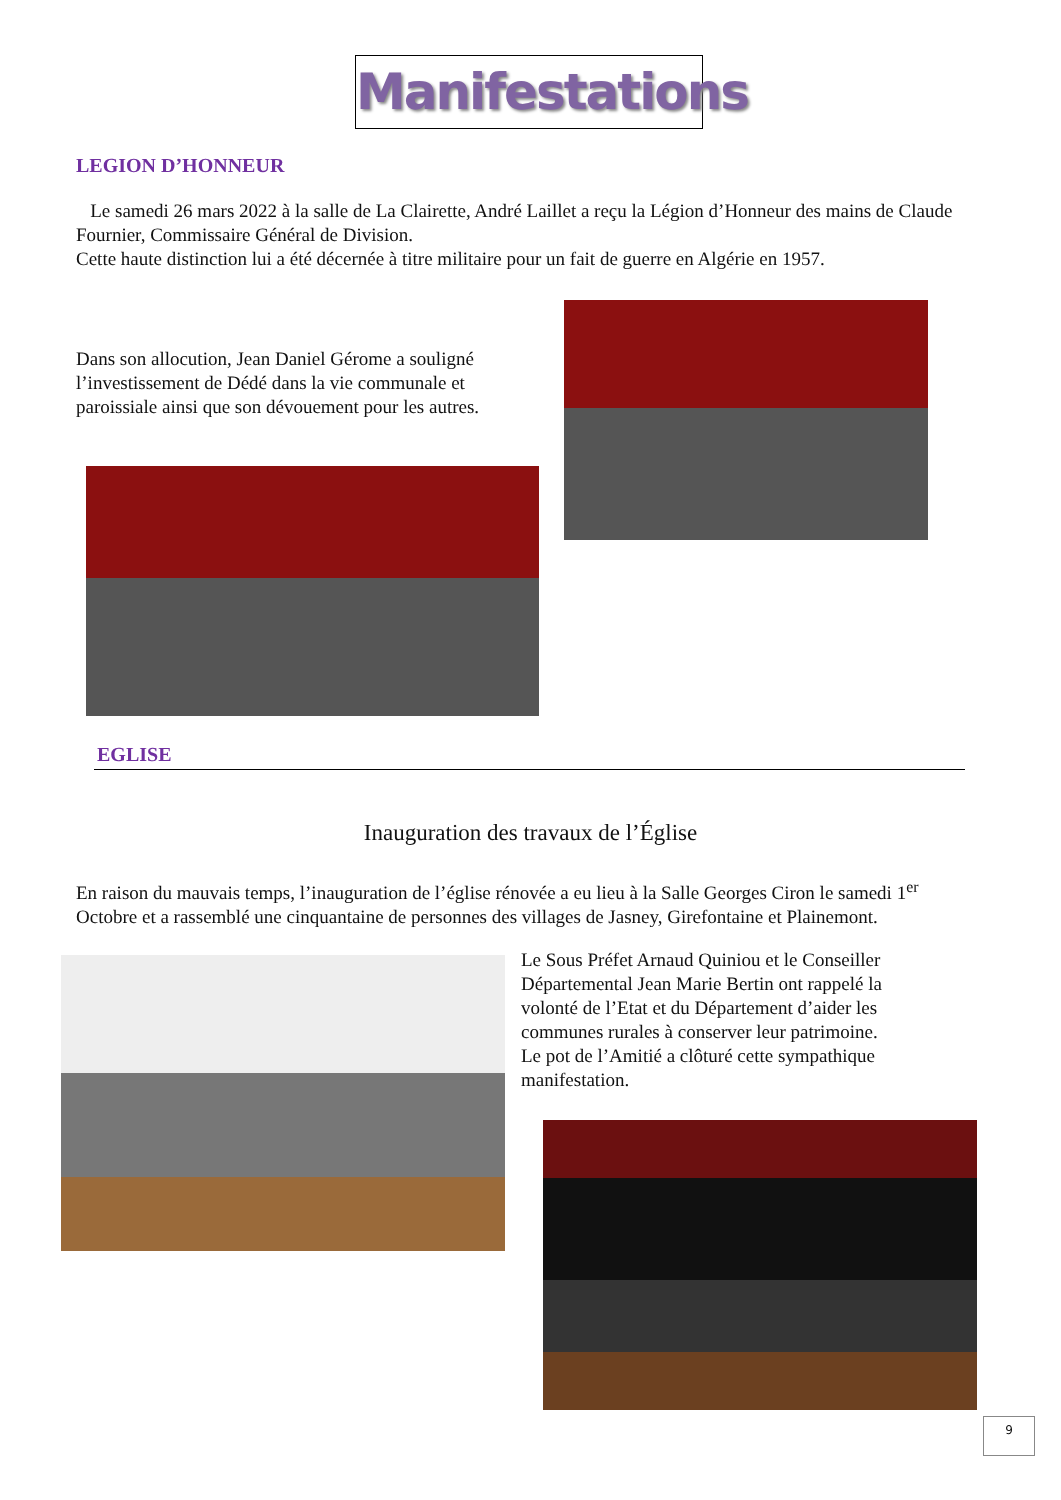Manifestations
LEGION D’HONNEUR
Le samedi 26 mars 2022 à la salle de La Clairette, André Laillet a reçu la Légion d’Honneur des mains de Claude Fournier, Commissaire Général de Division.
Cette haute distinction lui a été décernée à titre militaire pour un fait de guerre en Algérie en 1957.
Dans son allocution, Jean Daniel Gérome a souligné l’investissement de Dédé dans la vie communale et paroissiale ainsi que son dévouement pour les autres.
EGLISE
Inauguration des travaux de l’Église
En raison du mauvais temps, l’inauguration de l’église rénovée a eu lieu à la Salle Georges Ciron le samedi 1<sup>er</sup> Octobre et a rassemblé une cinquantaine de personnes des villages de Jasney, Girefontaine et Plainemont.
Le Sous Préfet Arnaud Quiniou et le Conseiller Départemental Jean Marie Bertin ont rappelé la volonté de l’Etat et du Département d’aider les communes rurales à conserver leur patrimoine.
Le pot de l’Amitié a clôturé cette sympathique manifestation.
9